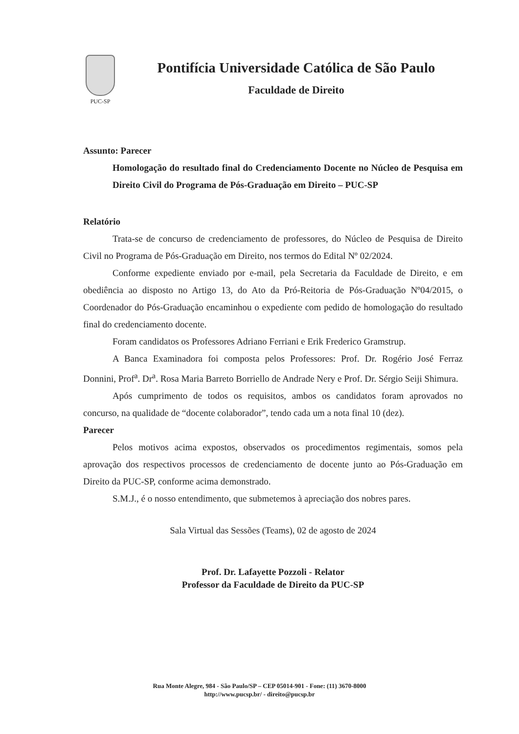PUC-SP
Pontifícia Universidade Católica de São Paulo
Faculdade de Direito
Assunto: Parecer
Homologação do resultado final do Credenciamento Docente no Núcleo de Pesquisa em Direito Civil do Programa de Pós-Graduação em Direito – PUC-SP
Relatório
Trata-se de concurso de credenciamento de professores, do Núcleo de Pesquisa de Direito Civil no Programa de Pós-Graduação em Direito, nos termos do Edital Nº 02/2024.
Conforme expediente enviado por e-mail, pela Secretaria da Faculdade de Direito, e em obediência ao disposto no Artigo 13, do Ato da Pró-Reitoria de Pós-Graduação Nº04/2015, o Coordenador do Pós-Graduação encaminhou o expediente com pedido de homologação do resultado final do credenciamento docente.
Foram candidatos os Professores Adriano Ferriani e Erik Frederico Gramstrup.
A Banca Examinadora foi composta pelos Professores: Prof. Dr. Rogério José Ferraz Donnini, Prof<sup>a</sup>. Dr<sup>a</sup>. Rosa Maria Barreto Borriello de Andrade Nery e Prof. Dr. Sérgio Seiji Shimura.
Após cumprimento de todos os requisitos, ambos os candidatos foram aprovados no concurso, na qualidade de “docente colaborador”, tendo cada um a nota final 10 (dez).
Parecer
Pelos motivos acima expostos, observados os procedimentos regimentais, somos pela aprovação dos respectivos processos de credenciamento de docente junto ao Pós-Graduação em Direito da PUC-SP, conforme acima demonstrado.
S.M.J., é o nosso entendimento, que submetemos à apreciação dos nobres pares.
Sala Virtual das Sessões (Teams), 02 de agosto de 2024
Prof. Dr. Lafayette Pozzoli - Relator
Professor da Faculdade de Direito da PUC-SP
Rua Monte Alegre, 984 - São Paulo/SP – CEP 05014-901 - Fone: (11) 3670-8000
http://www.pucsp.br/ - direito@pucsp.br